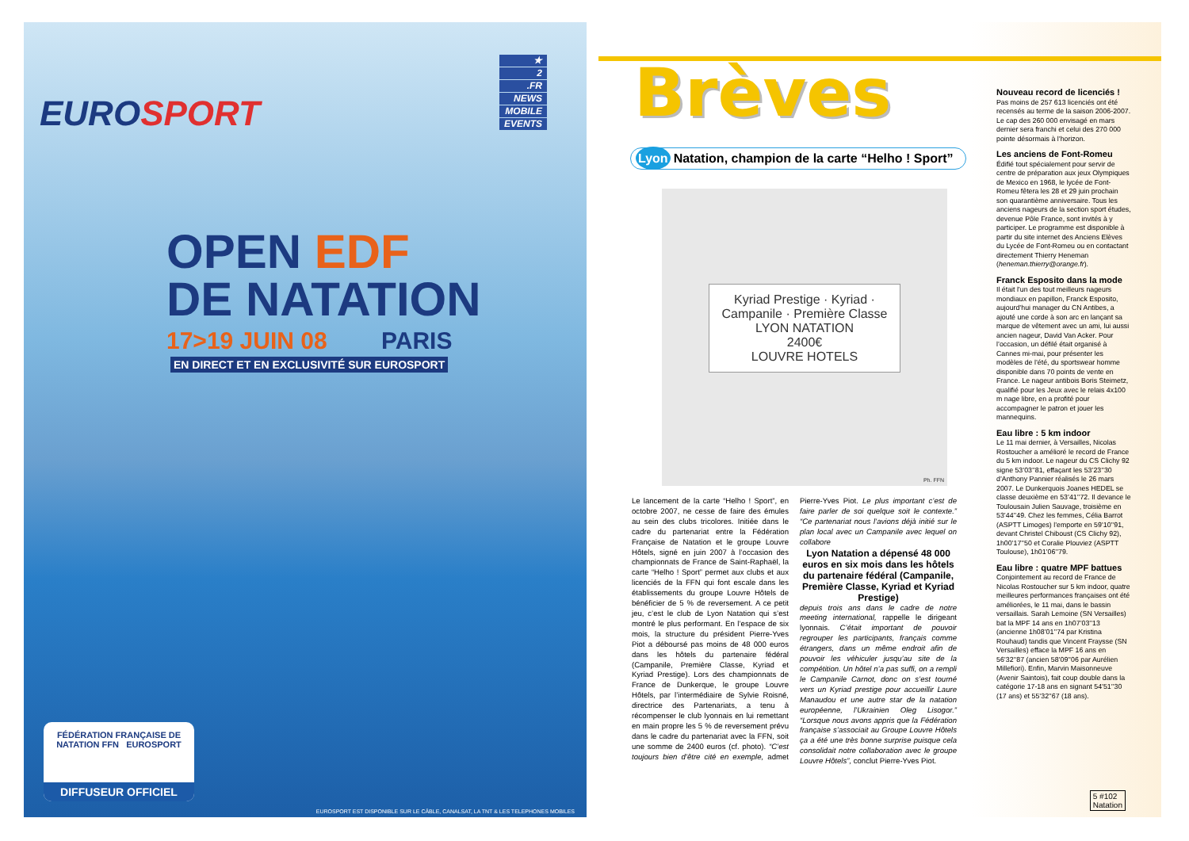EUROSPORT
★
2
.FR
NEWS
MOBILE
EVENTS
OPEN EDF
DE NATATION
17>19 JUIN 08 PARIS
EN DIRECT ET EN EXCLUSIVITÉ SUR EUROSPORT
FÉDÉRATION FRANÇAISE DE NATATION FFN EUROSPORT
DIFFUSEUR OFFICIEL
EUROSPORT EST DISPONIBLE SUR LE CÂBLE, CANALSAT, LA TNT & LES TELEPHONES MOBILES
Brèves
Lyon Natation, champion de la carte “Helho ! Sport”
Kyriad Prestige · Kyriad · Campanile · Première Classe
LYON NATATION
2400€
LOUVRE HOTELS
Ph. FFN
Le lancement de la carte “Helho ! Sport”, en octobre 2007, ne cesse de faire des émules au sein des clubs tricolores. Initiée dans le cadre du partenariat entre la Fédération Française de Natation et le groupe Louvre Hôtels, signé en juin 2007 à l’occasion des championnats de France de Saint-Raphaël, la carte “Helho ! Sport” permet aux clubs et aux licenciés de la FFN qui font escale dans les établissements du groupe Louvre Hôtels de bénéficier de 5 % de reversement. A ce petit jeu, c’est le club de Lyon Natation qui s’est montré le plus performant. En l’espace de six mois, la structure du président Pierre-Yves Piot a déboursé pas moins de 48 000 euros dans les hôtels du partenaire fédéral (Campanile, Première Classe, Kyriad et Kyriad Prestige). Lors des championnats de France de Dunkerque, le groupe Louvre Hôtels, par l’intermédiaire de Sylvie Roisné, directrice des Partenariats, a tenu à récompenser le club lyonnais en lui remettant en main propre les 5 % de reversement prévu dans le cadre du partenariat avec la FFN, soit une somme de 2400 euros (cf. photo). “C’est toujours bien d’être cité en exemple, admet Pierre-Yves Piot. Le plus important c’est de faire parler de soi quelque soit le contexte.” “Ce partenariat nous l’avions déjà initié sur le plan local avec un Campanile avec lequel on collabore
Lyon Natation a dépensé 48 000 euros en six mois dans les hôtels du partenaire fédéral (Campanile, Première Classe, Kyriad et Kyriad Prestige)
depuis trois ans dans le cadre de notre meeting international, rappelle le dirigeant lyonnais. C’était important de pouvoir regrouper les participants, français comme étrangers, dans un même endroit afin de pouvoir les véhiculer jusqu’au site de la compétition. Un hôtel n’a pas suffi, on a rempli le Campanile Carnot, donc on s’est tourné vers un Kyriad prestige pour accueillir Laure Manaudou et une autre star de la natation européenne, l’Ukrainien Oleg Lisogor.” “Lorsque nous avons appris que la Fédération française s’associait au Groupe Louvre Hôtels ça a été une très bonne surprise puisque cela consolidait notre collaboration avec le groupe Louvre Hôtels”, conclut Pierre-Yves Piot.
Nouveau record de licenciés !
Pas moins de 257 613 licenciés ont été recensés au terme de la saison 2006-2007. Le cap des 260 000 envisagé en mars dernier sera franchi et celui des 270 000 pointe désormais à l’horizon.
Les anciens de Font-Romeu
Édifié tout spécialement pour servir de centre de préparation aux jeux Olympiques de Mexico en 1968, le lycée de Font-Romeu fêtera les 28 et 29 juin prochain son quarantième anniversaire. Tous les anciens nageurs de la section sport études, devenue Pôle France, sont invités à y participer. Le programme est disponible à partir du site internet des Anciens Elèves du Lycée de Font-Romeu ou en contactant directement Thierry Heneman (heneman.thierry@orange.fr).
Franck Esposito dans la mode
Il était l’un des tout meilleurs nageurs mondiaux en papillon, Franck Esposito, aujourd’hui manager du CN Antibes, a ajouté une corde à son arc en lançant sa marque de vêtement avec un ami, lui aussi ancien nageur, David Van Acker. Pour l’occasion, un défilé était organisé à Cannes mi-mai, pour présenter les modèles de l’été, du sportswear homme disponible dans 70 points de vente en France. Le nageur antibois Boris Steimetz, qualifié pour les Jeux avec le relais 4x100 m nage libre, en a profité pour accompagner le patron et jouer les mannequins.
Eau libre : 5 km indoor
Le 11 mai dernier, à Versailles, Nicolas Rostoucher a amélioré le record de France du 5 km indoor. Le nageur du CS Clichy 92 signe 53’03’’81, effaçant les 53’23’’30 d’Anthony Pannier réalisés le 26 mars 2007. Le Dunkerquois Joanes HEDEL se classe deuxième en 53’41’’72. Il devance le Toulousain Julien Sauvage, troisième en 53’44’’49. Chez les femmes, Célia Barrot (ASPTT Limoges) l’emporte en 59’10’’91, devant Christel Chiboust (CS Clichy 92), 1h00’17’’50 et Coralie Plouviez (ASPTT Toulouse), 1h01’06’’79.
Eau libre : quatre MPF battues
Conjointement au record de France de Nicolas Rostoucher sur 5 km indoor, quatre meilleures performances françaises ont été améliorées, le 11 mai, dans le bassin versaillais. Sarah Lemoine (SN Versailles) bat la MPF 14 ans en 1h07’03’’13 (ancienne 1h08’01’’74 par Kristina Rouhaud) tandis que Vincent Fraysse (SN Versailles) efface la MPF 16 ans en 56’32’’87 (ancien 58’09’’06 par Aurélien Millefiori). Enfin, Marvin Maisonneuve (Avenir Saintois), fait coup double dans la catégorie 17-18 ans en signant 54’51’’30 (17 ans) et 55’32’’67 (18 ans).
5 #102
Natation